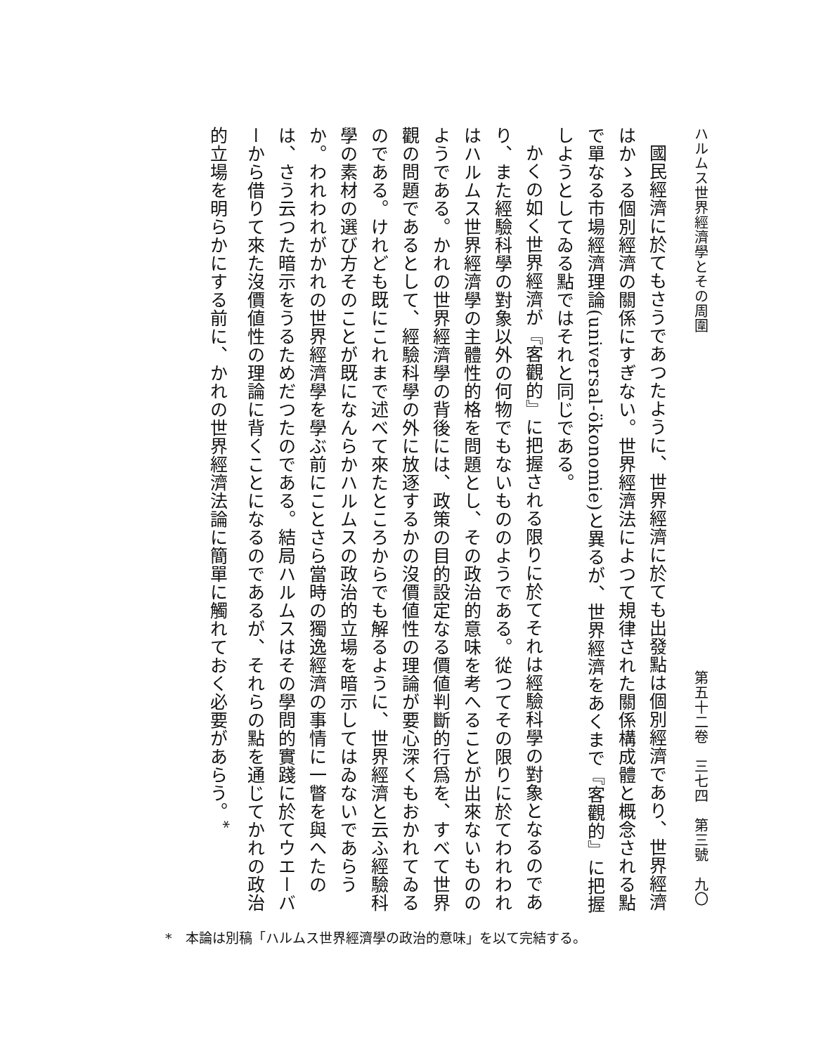ハルムス世界經濟學とその周圍 第五十二卷　三七四　第三號　九〇
國民經濟に於てもさうであつたように、世界經濟に於ても出發點は個別經濟であり、世界經濟はかゝる個別經濟の關係にすぎない。世界經濟法によつて規律された關係構成體と概念される點で單なる市場經濟理論(universal-ökonomie)と異るが、世界經濟をあくまで『客觀的』に把握しようとしてゐる點ではそれと同じである。
かくの如く世界經濟が『客觀的』に把握される限りに於てそれは經驗科學の對象となるのであり、また經驗科學の對象以外の何物でもないもののようである。從つてその限りに於てわれわれはハルムス世界經濟學の主體性的格を問題とし、その政治的意味を考へることが出來ないもののようである。かれの世界經濟學の背後には、政策の目的設定なる價値判斷的行爲を、すべて世界觀の問題であるとして、經驗科學の外に放逐するかの沒價値性の理論が要心深くもおかれてゐるのである。けれども既にこれまで述べて來たところからでも解るように、世界經濟と云ふ經驗科學の素材の選び方そのことが既になんらかハルムスの政治的立場を暗示してはゐないであらうか。われわれがかれの世界經濟學を學ぶ前にことさら當時の獨逸經濟の事情に一瞥を與へたのは、さう云つた暗示をうるためだつたのである。結局ハルムスはその學問的實踐に於てウエーバーから借りて來た沒價値性の理論に背くことになるのであるが、それらの點を通じてかれの政治的立場を明らかにする前に、かれの世界經濟法論に簡單に觸れておく必要があらう。<sup>*</sup>
*　本論は別稿「ハルムス世界經濟學の政治的意味」を以て完結する。